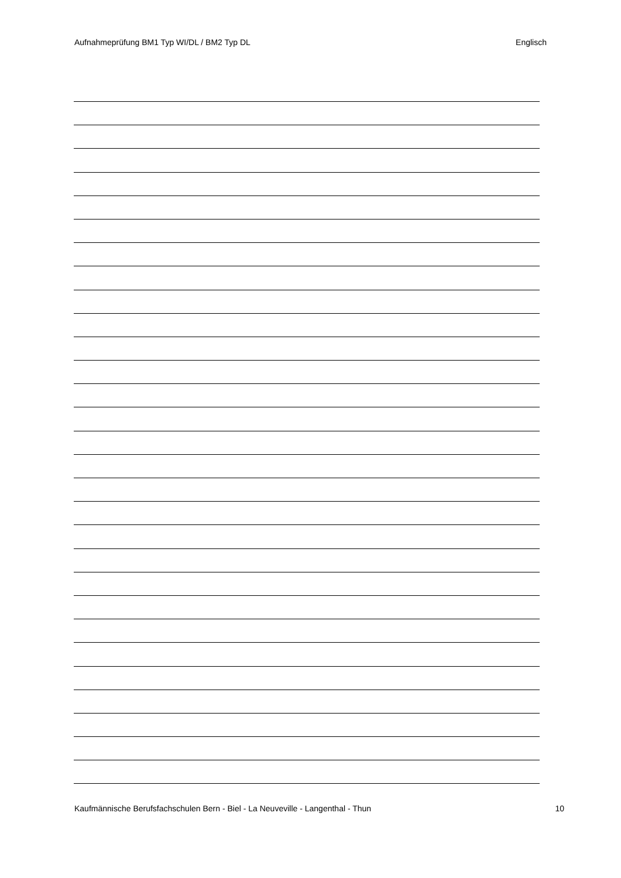Aufnahmeprüfung BM1 Typ WI/DL / BM2 Typ DL Englisch
Kaufmännische Berufsfachschulen Bern - Biel - La Neuveville - Langenthal - Thun 10